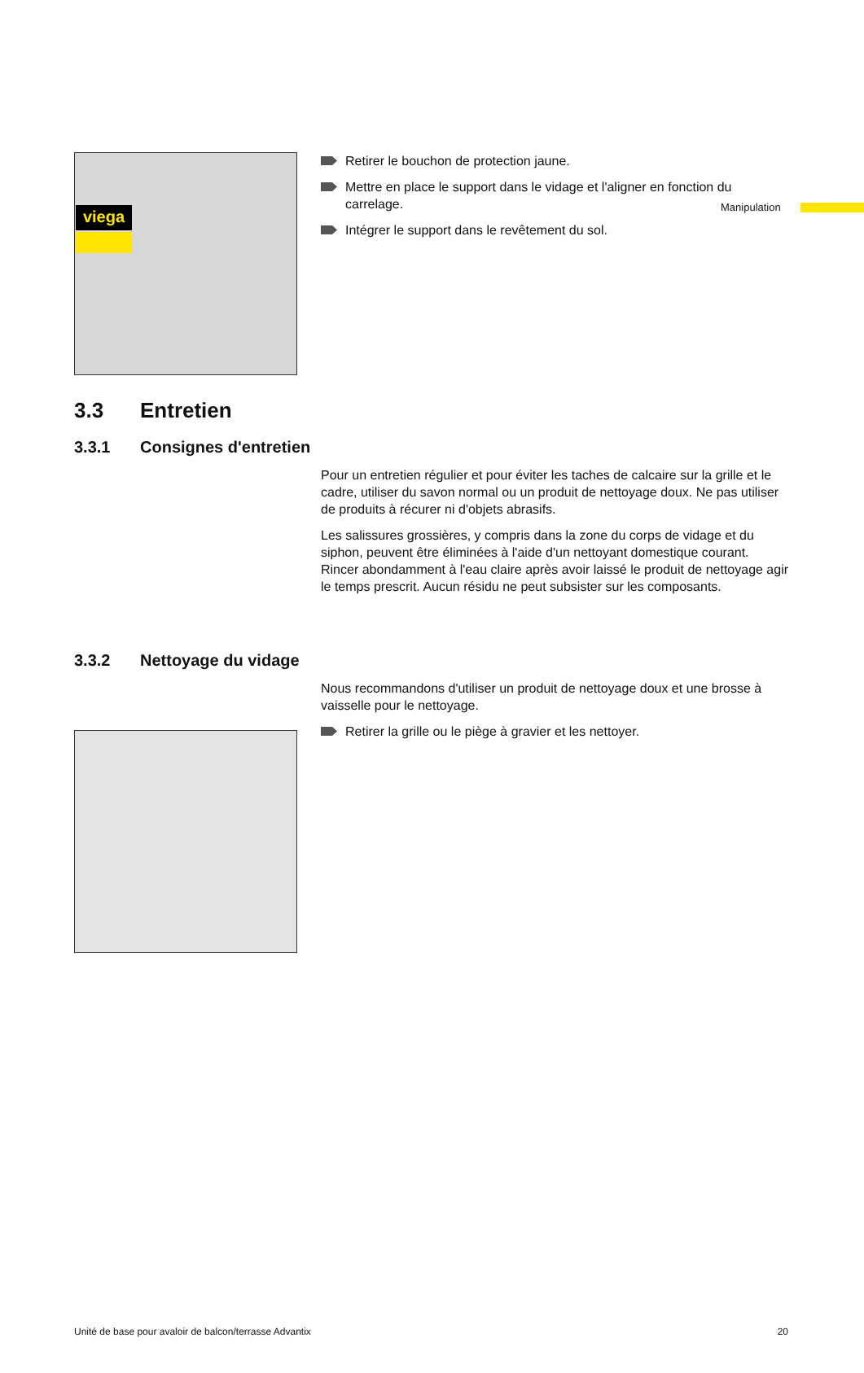viega Manipulation
Retirer le bouchon de protection jaune.
Mettre en place le support dans le vidage et l'aligner en fonction du carrelage.
Intégrer le support dans le revêtement du sol.
3.3 Entretien
3.3.1 Consignes d'entretien
Pour un entretien régulier et pour éviter les taches de calcaire sur la grille et le cadre, utiliser du savon normal ou un produit de nettoyage doux. Ne pas utiliser de produits à récurer ni d'objets abrasifs.
Les salissures grossières, y compris dans la zone du corps de vidage et du siphon, peuvent être éliminées à l'aide d'un nettoyant domestique courant. Rincer abondamment à l'eau claire après avoir laissé le produit de nettoyage agir le temps prescrit. Aucun résidu ne peut subsister sur les composants.
3.3.2 Nettoyage du vidage
Nous recommandons d'utiliser un produit de nettoyage doux et une brosse à vaisselle pour le nettoyage.
Retirer la grille ou le piège à gravier et les nettoyer.
Unité de base pour avaloir de balcon/terrasse Advantix 20